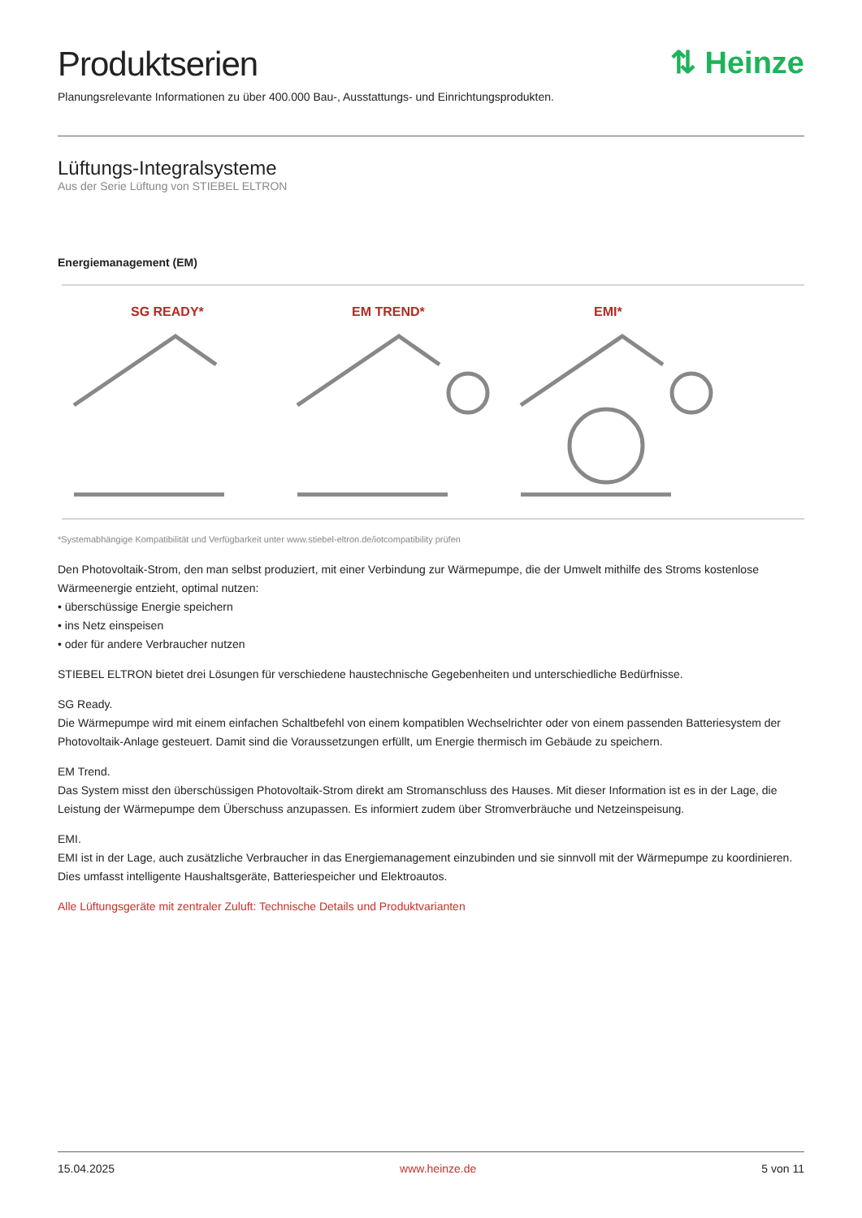Produktserien ⇅ Heinze
Planungsrelevante Informationen zu über 400.000 Bau-, Ausstattungs- und Einrichtungsprodukten.
Lüftungs-Integralsysteme
Aus der Serie Lüftung von STIEBEL ELTRON
Energiemanagement (EM)
SG READY*
EM TREND*
EMI*
*Systemabhängige Kompatibilität und Verfügbarkeit unter www.stiebel-eltron.de/iotcompatibility prüfen
Den Photovoltaik-Strom, den man selbst produziert, mit einer Verbindung zur Wärmepumpe, die der Umwelt mithilfe des Stroms kostenlose Wärmeenergie entzieht, optimal nutzen:
• überschüssige Energie speichern
• ins Netz einspeisen
• oder für andere Verbraucher nutzen
STIEBEL ELTRON bietet drei Lösungen für verschiedene haustechnische Gegebenheiten und unterschiedliche Bedürfnisse.
SG Ready.
Die Wärmepumpe wird mit einem einfachen Schaltbefehl von einem kompatiblen Wechselrichter oder von einem passenden Batteriesystem der Photovoltaik-Anlage gesteuert. Damit sind die Voraussetzungen erfüllt, um Energie thermisch im Gebäude zu speichern.
EM Trend.
Das System misst den überschüssigen Photovoltaik-Strom direkt am Stromanschluss des Hauses. Mit dieser Information ist es in der Lage, die Leistung der Wärmepumpe dem Überschuss anzupassen. Es informiert zudem über Stromverbräuche und Netzeinspeisung.
EMI.
EMI ist in der Lage, auch zusätzliche Verbraucher in das Energiemanagement einzubinden und sie sinnvoll mit der Wärmepumpe zu koordinieren. Dies umfasst intelligente Haushaltsgeräte, Batteriespeicher und Elektroautos.
Alle Lüftungsgeräte mit zentraler Zuluft: Technische Details und Produktvarianten
15.04.2025 www.heinze.de 5 von 11